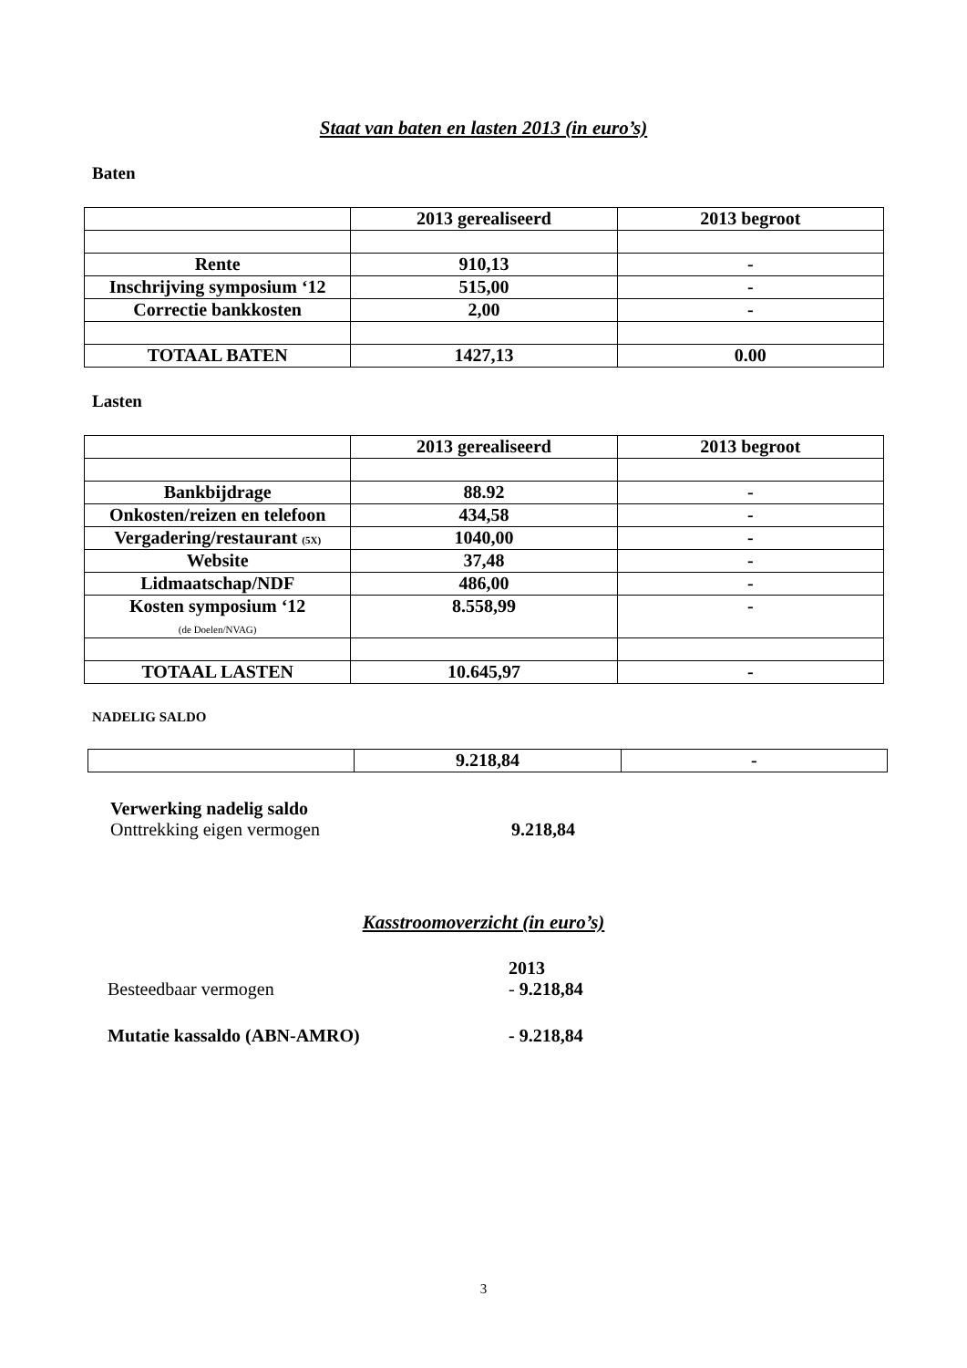Staat van baten en lasten 2013 (in euro’s)
Baten
| | 2013 gerealiseerd | 2013 begroot |
| --- | --- | --- |
| Rente | 910,13 | - |
| Inschrijving symposium ‘12 | 515,00 | - |
| Correctie bankkosten | 2,00 | - |
| TOTAAL BATEN | 1427,13 | 0.00 |
Lasten
| | 2013 gerealiseerd | 2013 begroot |
| --- | --- | --- |
| Bankbijdrage | 88.92 | - |
| Onkosten/reizen en telefoon | 434,58 | - |
| Vergadering/restaurant (5X) | 1040,00 | - |
| Website | 37,48 | - |
| Lidmaatschap/NDF | 486,00 | - |
| Kosten symposium ‘12 (de Doelen/NVAG) | 8.558,99 | - |
| TOTAAL LASTEN | 10.645,97 | - |
NADELIG SALDO
| | 9.218,84 | - |
Verwerking nadelig saldo
Onttrekking eigen vermogen 9.218,84
Kasstroomoverzicht (in euro’s)
2013
Besteedbaar vermogen - 9.218,84
Mutatie kassaldo (ABN-AMRO) - 9.218,84
3